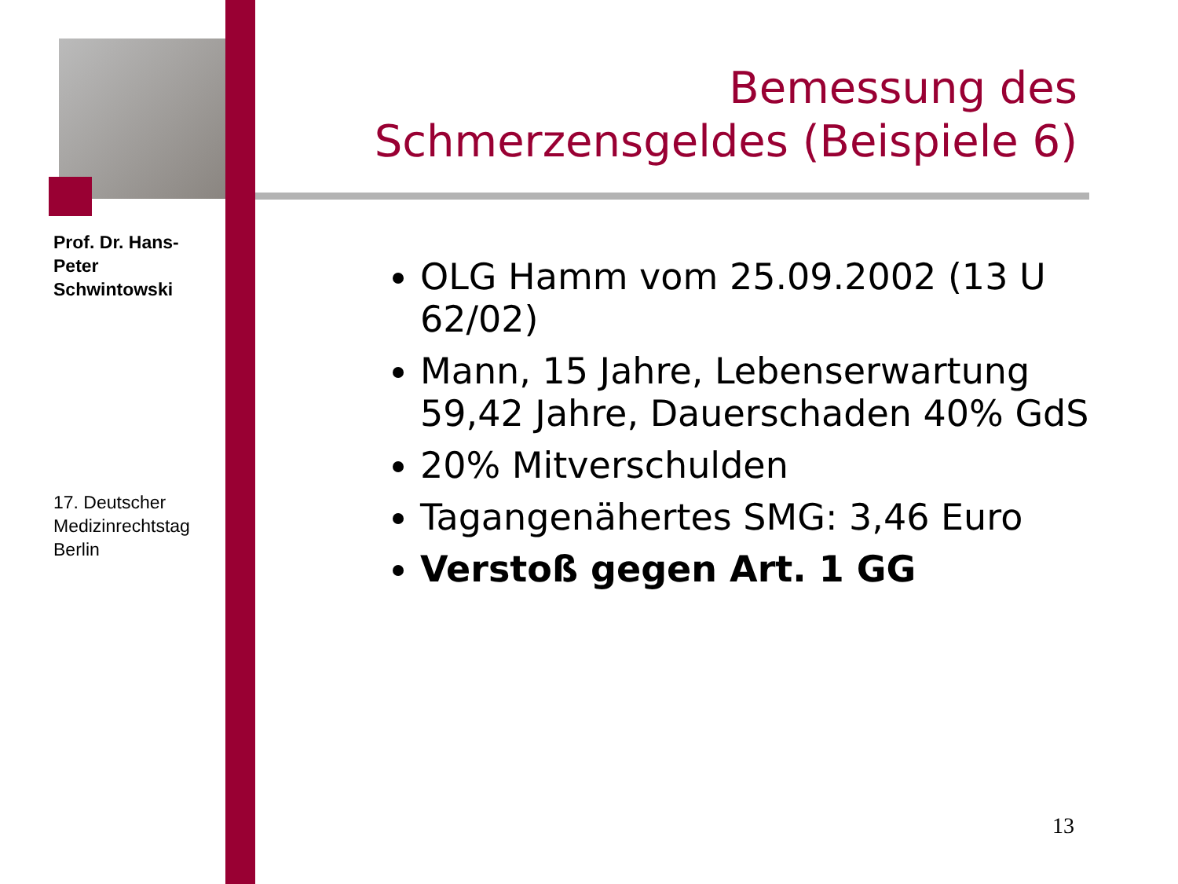Prof. Dr. Hans-Peter Schwintowski
17. Deutscher Medizinrechtstag Berlin
Bemessung des Schmerzensgeldes (Beispiele 6)
OLG Hamm vom 25.09.2002 (13 U 62/02)
Mann, 15 Jahre, Lebenserwartung 59,42 Jahre, Dauerschaden 40% GdS
20% Mitverschulden
Tagangenähertes SMG: 3,46 Euro
Verstoß gegen Art. 1 GG
13